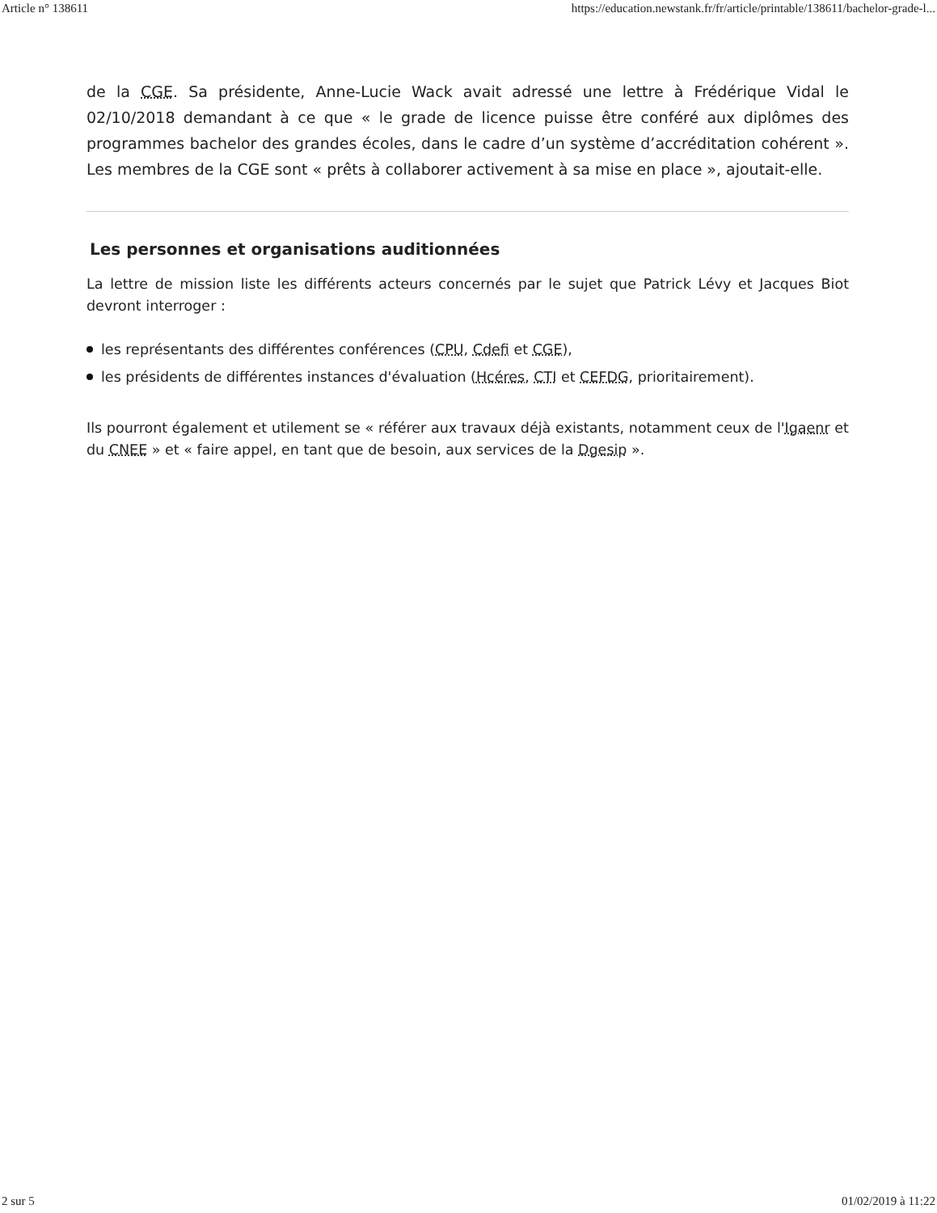Article n° 138611 https://education.newstank.fr/fr/article/printable/138611/bachelor-grade-l...
de la CGE. Sa présidente, Anne-Lucie Wack avait adressé une lettre à Frédérique Vidal le 02/10/2018 demandant à ce que « le grade de licence puisse être conféré aux diplômes des programmes bachelor des grandes écoles, dans le cadre d’un système d’accréditation cohé­rent ». Les membres de la CGE sont « prêts à collaborer activement à sa mise en place », ajoutait-elle.
Les personnes et organisations auditionnées
La lettre de mission liste les différents acteurs concernés par le sujet que Patrick Lévy et Jacques Biot devront interroger :
les représentants des différentes conférences (CPU, Cdefi et CGE),
les présidents de différentes instances d'évaluation (Hcéres, CTI et CEFDG, prioritairement).
Ils pourront également et utilement se « référer aux travaux déjà existants, notamment ceux de l'Igaenr et du CNEE » et « faire appel, en tant que de besoin, aux services de la Dgesip ».
2 sur 5 01/02/2019 à 11:22